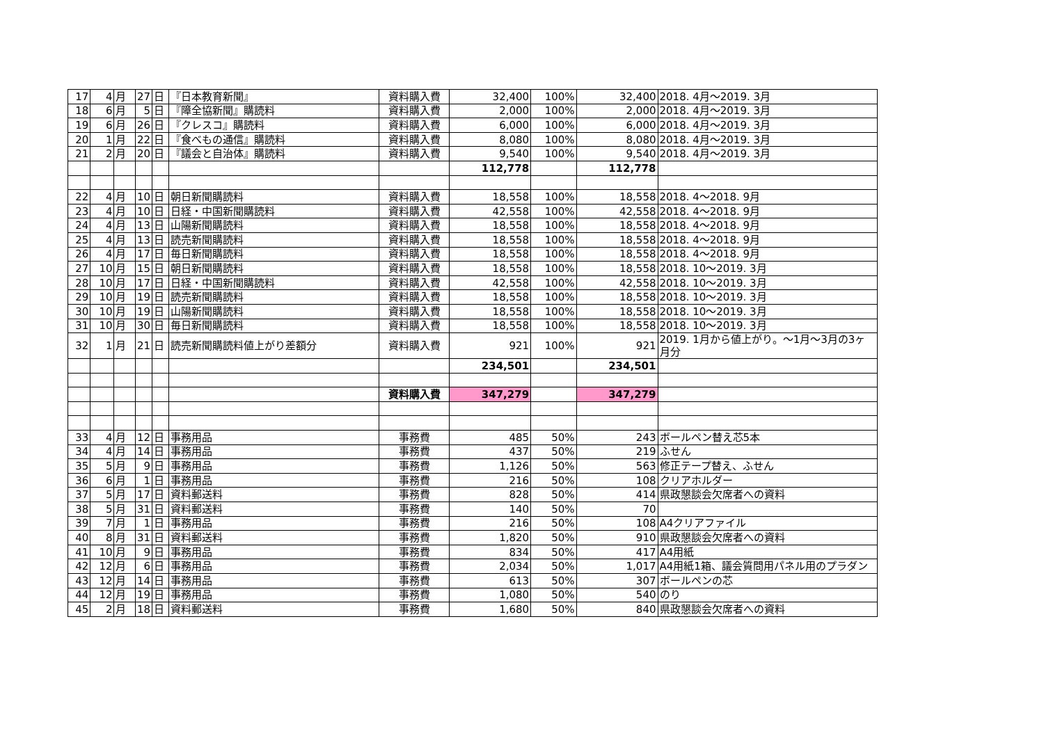| 17 | 4 | 月 | 27 | 日 | 『日本教育新聞』 | 資料購入費 | 32,400 | 100% | 32,400 | 2018. 4月～2019. 3月 |
| 18 | 6 | 月 | 5 | 日 | 『障全協新聞』購読料 | 資料購入費 | 2,000 | 100% | 2,000 | 2018. 4月～2019. 3月 |
| 19 | 6 | 月 | 26 | 日 | 『クレスコ』購読料 | 資料購入費 | 6,000 | 100% | 6,000 | 2018. 4月～2019. 3月 |
| 20 | 1 | 月 | 22 | 日 | 『食べもの通信』購読料 | 資料購入費 | 8,080 | 100% | 8,080 | 2018. 4月～2019. 3月 |
| 21 | 2 | 月 | 20 | 日 | 『議会と自治体』購読料 | 資料購入費 | 9,540 | 100% | 9,540 | 2018. 4月～2019. 3月 |
| | | | | | | | 112,778 | | 112,778 | |
| 22 | 4 | 月 | 10 | 日 | 朝日新聞購読料 | 資料購入費 | 18,558 | 100% | 18,558 | 2018. 4～2018. 9月 |
| 23 | 4 | 月 | 10 | 日 | 日経・中国新聞購読料 | 資料購入費 | 42,558 | 100% | 42,558 | 2018. 4～2018. 9月 |
| 24 | 4 | 月 | 13 | 日 | 山陽新聞購読料 | 資料購入費 | 18,558 | 100% | 18,558 | 2018. 4～2018. 9月 |
| 25 | 4 | 月 | 13 | 日 | 読売新聞購読料 | 資料購入費 | 18,558 | 100% | 18,558 | 2018. 4～2018. 9月 |
| 26 | 4 | 月 | 17 | 日 | 毎日新聞購読料 | 資料購入費 | 18,558 | 100% | 18,558 | 2018. 4～2018. 9月 |
| 27 | 10 | 月 | 15 | 日 | 朝日新聞購読料 | 資料購入費 | 18,558 | 100% | 18,558 | 2018. 10～2019. 3月 |
| 28 | 10 | 月 | 17 | 日 | 日経・中国新聞購読料 | 資料購入費 | 42,558 | 100% | 42,558 | 2018. 10～2019. 3月 |
| 29 | 10 | 月 | 19 | 日 | 読売新聞購読料 | 資料購入費 | 18,558 | 100% | 18,558 | 2018. 10～2019. 3月 |
| 30 | 10 | 月 | 19 | 日 | 山陽新聞購読料 | 資料購入費 | 18,558 | 100% | 18,558 | 2018. 10～2019. 3月 |
| 31 | 10 | 月 | 30 | 日 | 毎日新聞購読料 | 資料購入費 | 18,558 | 100% | 18,558 | 2018. 10～2019. 3月 |
| 32 | 1 | 月 | 21 | 日 | 読売新聞購読料値上がり差額分 | 資料購入費 | 921 | 100% | 921 | 2019. 1月から値上がり。～1月～3月の3ヶ月分 |
| | | | | | | | 234,501 | | 234,501 | |
| | | | | | | 資料購入費 | 347,279 | | 347,279 | |
| 33 | 4 | 月 | 12 | 日 | 事務用品 | 事務費 | 485 | 50% | 243 | ボールペン替え芯5本 |
| 34 | 4 | 月 | 14 | 日 | 事務用品 | 事務費 | 437 | 50% | 219 | ふせん |
| 35 | 5 | 月 | 9 | 日 | 事務用品 | 事務費 | 1,126 | 50% | 563 | 修正テープ替え、ふせん |
| 36 | 6 | 月 | 1 | 日 | 事務用品 | 事務費 | 216 | 50% | 108 | クリアホルダー |
| 37 | 5 | 月 | 17 | 日 | 資料郵送料 | 事務費 | 828 | 50% | 414 | 県政懇談会欠席者への資料 |
| 38 | 5 | 月 | 31 | 日 | 資料郵送料 | 事務費 | 140 | 50% | 70 | |
| 39 | 7 | 月 | 1 | 日 | 事務用品 | 事務費 | 216 | 50% | 108 | A4クリアファイル |
| 40 | 8 | 月 | 31 | 日 | 資料郵送料 | 事務費 | 1,820 | 50% | 910 | 県政懇談会欠席者への資料 |
| 41 | 10 | 月 | 9 | 日 | 事務用品 | 事務費 | 834 | 50% | 417 | A4用紙 |
| 42 | 12 | 月 | 6 | 日 | 事務用品 | 事務費 | 2,034 | 50% | 1,017 | A4用紙1箱、議会質問用パネル用のプラダン |
| 43 | 12 | 月 | 14 | 日 | 事務用品 | 事務費 | 613 | 50% | 307 | ボールペンの芯 |
| 44 | 12 | 月 | 19 | 日 | 事務用品 | 事務費 | 1,080 | 50% | 540 | のり |
| 45 | 2 | 月 | 18 | 日 | 資料郵送料 | 事務費 | 1,680 | 50% | 840 | 県政懇談会欠席者への資料 |